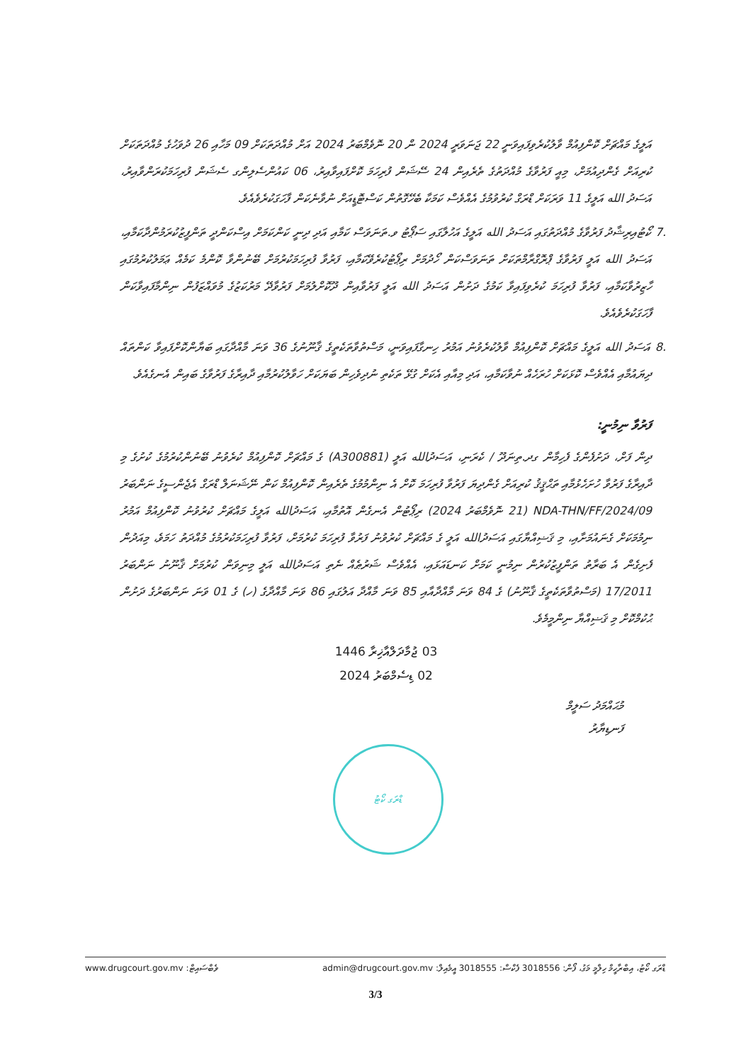އަލީގެ މައްޗަށް ކޮންފިއުމް ވާލުކުރެވިފައިވަނީ 22 ޖަނަވަރީ 2024 ން 20 ނޮވެމްބަރު 2024 އަށް މުއްދަތަކަށް 09 މަހާއި 26 ދުވަހުގެ މުއްދަތަކަށް ކުރިއަށް ގެންދިއުމަށް، މިއީ ފަރުވާގެ މުއްދަތުގެ ތެރެއިން 24 ސޭޝަން ފުރިހަމަ ކޮށްފައިވާއިރު، 06 ކައުންސެލިންގ ސެޝަން ފުރިހަމަކުރަންވާއިރު، އަސަދު الله އަލީގެ 11 ވަރަކަށް ޑްރަގް ކުރުވުމުގެ އެއްވެސް ކަމަކާ ބެހޭގޮތުން ކަސްޓޮޑީއަށް ނުވާނެކަން ފާހަގަކުރެވެއެވެ.
.7 ކޯޓުއިރިޝާދު ފަރުވާގެ މުއްދަތުގައި އަސަދު الله އަލީގެ އަހުލާގައި ސަޕޯޓު ވ.ތަނަވަސް ކަމާއި އަދި ދިނީ ކަންކަމަށް އިސްކަންދީ ތަންފީޒުކުރަމުންދާކަމާއި، އަސަދު الله އަލީ ފަރުވާގެ ޕްރޮގްރާމްތަކަށް ތަނަވަސްކަން ހޯދުމަށް ރިޕޯޓުކުރެވޭކަމާއި، ފަރުވާ ފުރިހަމަކުރުމަށް ބޭނުންވާ ކޮންމެ ކަމެއް ޢަމަލުކުރުމުގައި ހާޒިރުވާކަމާއި، ފަރުވާ ފުރިހަމަ ކުރެވިފައިވާ ކަމުގެ ދަށުން އަސަދު الله އަލީ ފަރުވާއިން ދޫކޮށްލުމަށް ފަރުވާދޭ މަރުކަޒުގެ މުވައްޒަފުން ނިންމާފައިވާކަން ފާހަގަކުރެވެއެވެ.
.8 އަސަދު الله އަލީގެ މައްޗަށް ކޮންފިއުމް ވާލުކުރެވުނު އަމުރު ހިނގާފައިވަނީ، މަސްތުވާތަކެތީގެ ޤާނޫނުގެ 36 ވަނަ މާއްދާގައި ބަޔާންކޮށްފައިވާ ކަންތައް ދިޔައުމާއި އެއްވެސް ކޮޅަކަށް ހުރަހެއް ނުވާކަމާއި، އަދި މިއާއި އެކަށް ގުޅޭ ތަކެތި ނުދިވެހިން ބަޔަކަށް ހަވާލުކުރުމާއި ދާއިރާގެ ފަރުވާގެ ބައިން އެނގެއެވެ.
ފަރުވާ ނިމުނީ:
ދިން ފަށް، ދަށުފެންގެ ފެހިމާން ގދ.ތިނަދޫ / ކެރަނި، އަސަދުالله އަލީ (A300881) ގެ މައްޗަށް ކޮންފިއުމް ކުރެވުނު ބޭނުންކުރުމުގެ ކުށުގެ މި ދާއިރާގެ ފަރުވާ ހުށަހެޅުމާއި ތަޙްޤީޤު ކުރިއަށް ގެންދިޔަ ފަރުވާ ފުރިހަމަ ކޮށް އެ ނިންމުމުގެ ތެރެއިން ކޮންފިއުމް ކަން ނޭޝަނަލް ޑްރަގް އެޖެންސީގެ ނަންބަރު NDA-THN/FF/2024/09 (21 ނޮވެމްބަރު 2024) ރިޕޯޓުން އެނގެން އޮތުމާއި، އަސަދުالله އަލީގެ މައްޗަށް ކުރުވުނު ކޮންފިއުމް އަމުރު ނިމުމަކަށް ގެނައުމަށާއި، މި ޤަޟިއްޔާގައި އަސަދުالله އަލީ ގެ މައްޗަށް ކުރުވުނު ފަރުވާ ފުރިހަމަ ކުރުމަށް، ފަރުވާ ފުރިހަމަކުރުމުގެ މުއްދަތު ހަމަވެ، މިއަދުން ފެށިގެން އެ ބަރާތު ތަންފީޒުކުރުން ނިމުނީ ކަމަށް ކަނޑައަޅައި، އެއްވެސް ޝަރުޠެއް ނެތި އަސަދުالله އަލީ މިނިވަން ކުރުމަށް ޤާނޫނު ނަންބަރު 17/2011 (މަސްތުވާތަކެތީގެ ޤާނޫނު) ގެ 84 ވަނަ މާއްދާއާއި 85 ވަނަ މާއްދާ އަލުގައި 86 ވަނަ މާއްދާގެ (ހ) ގެ 01 ވަނަ ނަންބަރުގެ ދަށުން ޙުކުމްކޮށް މި ޤަޟިއްޔާ ނިންމީމެވެ.
03 ޖުމާދަލްއާޚިރާ 1446
02 ޑިސެމްބަރު 2024
މުޙައްމަދު ސަލީމް
ފަނޑިޔާރު
ޑްރަގ ކޯޓު
ޑްރަގ ކޯޓު، އިބްރާހީމް ހިލްމީ މަގު، ފޯން: 3018556 ފެކްސް: 3018555 އީމެއިލް: admin@drugcourt.gov.mv ވެބްސައިޓް: www.drugcourt.gov.mv
3/3